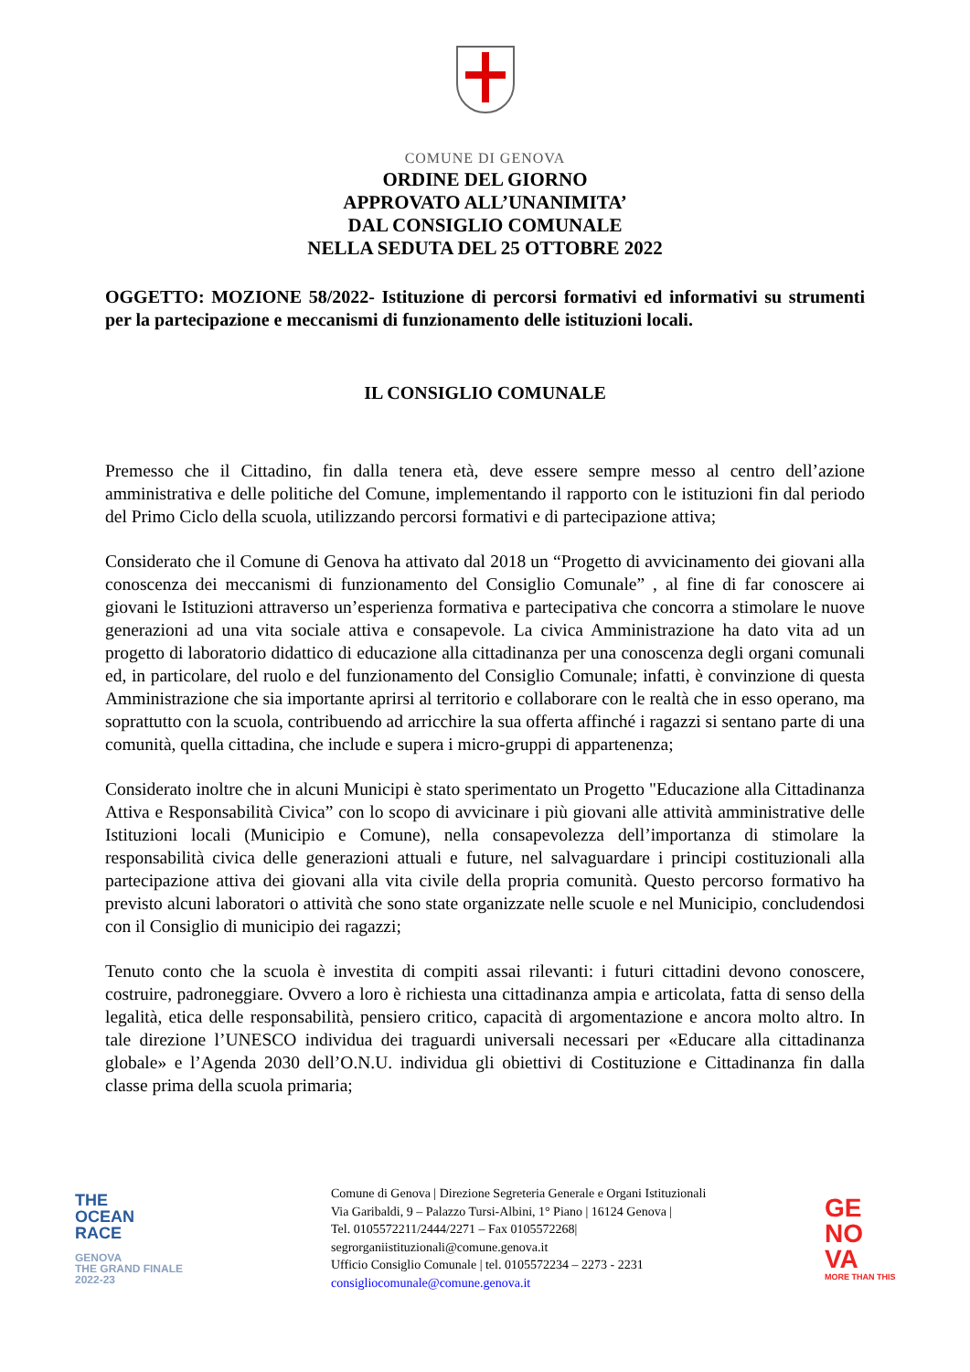COMUNE DI GENOVA
ORDINE DEL GIORNO
APPROVATO ALL’UNANIMITA’
DAL CONSIGLIO COMUNALE
NELLA SEDUTA DEL 25 OTTOBRE 2022
OGGETTO: MOZIONE 58/2022- Istituzione di percorsi formativi ed informativi su strumenti per la partecipazione e meccanismi di funzionamento delle istituzioni locali.
IL CONSIGLIO COMUNALE
Premesso che il Cittadino, fin dalla tenera età, deve essere sempre messo al centro dell’azione amministrativa e delle politiche del Comune, implementando il rapporto con le istituzioni fin dal periodo del Primo Ciclo della scuola, utilizzando percorsi formativi e di partecipazione attiva;
Considerato che il Comune di Genova ha attivato dal 2018 un “Progetto di avvicinamento dei giovani alla conoscenza dei meccanismi di funzionamento del Consiglio Comunale” , al fine di far conoscere ai giovani le Istituzioni attraverso un’esperienza formativa e partecipativa che concorra a stimolare le nuove generazioni ad una vita sociale attiva e consapevole. La civica Amministrazione ha dato vita ad un progetto di laboratorio didattico di educazione alla cittadinanza per una conoscenza degli organi comunali ed, in particolare, del ruolo e del funzionamento del Consiglio Comunale; infatti, è convinzione di questa Amministrazione che sia importante aprirsi al territorio e collaborare con le realtà che in esso operano, ma soprattutto con la scuola, contribuendo ad arricchire la sua offerta affinché i ragazzi si sentano parte di una comunità, quella cittadina, che include e supera i micro-gruppi di appartenenza;
Considerato inoltre che in alcuni Municipi è stato sperimentato un Progetto "Educazione alla Cittadinanza Attiva e Responsabilità Civica” con lo scopo di avvicinare i più giovani alle attività amministrative delle Istituzioni locali (Municipio e Comune), nella consapevolezza dell’importanza di stimolare la responsabilità civica delle generazioni attuali e future, nel salvaguardare i principi costituzionali alla partecipazione attiva dei giovani alla vita civile della propria comunità. Questo percorso formativo ha previsto alcuni laboratori o attività che sono state organizzate nelle scuole e nel Municipio, concludendosi con il Consiglio di municipio dei ragazzi;
Tenuto conto che la scuola è investita di compiti assai rilevanti: i futuri cittadini devono conoscere, costruire, padroneggiare. Ovvero a loro è richiesta una cittadinanza ampia e articolata, fatta di senso della legalità, etica delle responsabilità, pensiero critico, capacità di argomentazione e ancora molto altro. In tale direzione l’UNESCO individua dei traguardi universali necessari per «Educare alla cittadinanza globale» e l’Agenda 2030 dell’O.N.U. individua gli obiettivi di Costituzione e Cittadinanza fin dalla classe prima della scuola primaria;
THE
OCEAN
RACE
GENOVA
THE GRAND FINALE
2022-23
Comune di Genova | Direzione Segreteria Generale e Organi Istituzionali
Via Garibaldi, 9 – Palazzo Tursi-Albini, 1° Piano | 16124 Genova |
Tel. 0105572211/2444/2271 – Fax 0105572268|
segrorganiistituzionali@comune.genova.it
Ufficio Consiglio Comunale | tel. 0105572234 – 2273 - 2231
consigliocomunale@comune.genova.it
GE
NO
VA
MORE THAN THIS